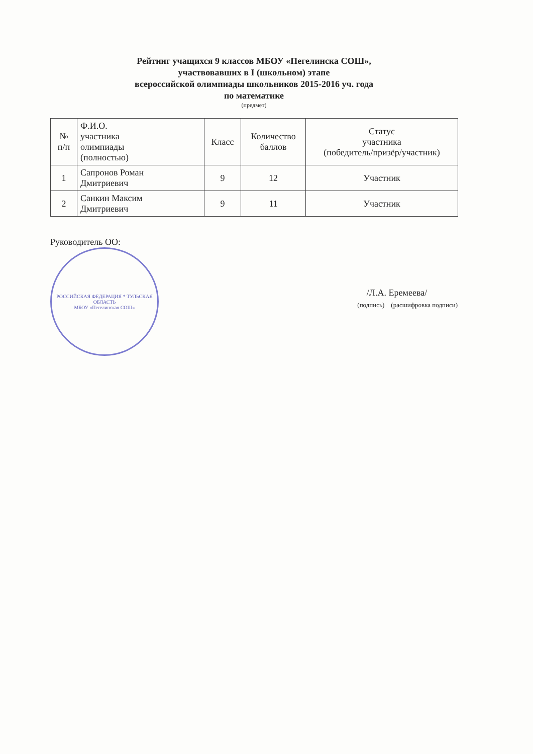Рейтинг учащихся 9 классов МБОУ «Пегелинска СОШ»,
участвовавших в I (школьном) этапе
всероссийской олимпиады школьников 2015-2016 уч. года
по математике
(предмет)
| № п/п | Ф.И.О. участника олимпиады (полностью) | Класс | Количество баллов | Статус участника (победитель/призёр/участник) |
| --- | --- | --- | --- | --- |
| 1 | Сапронов Роман Дмитриевич | 9 | 12 | Участник |
| 2 | Санкин Максим Дмитриевич | 9 | 11 | Участник |
Руководитель ОО:
РОССИЙСКАЯ ФЕДЕРАЦИЯ * ТУЛЬСКАЯ ОБЛАСТЬ
МБОУ «Пегелинская СОШ»
/Л.А. Еремеева/
(подпись) (расшифровка подписи)